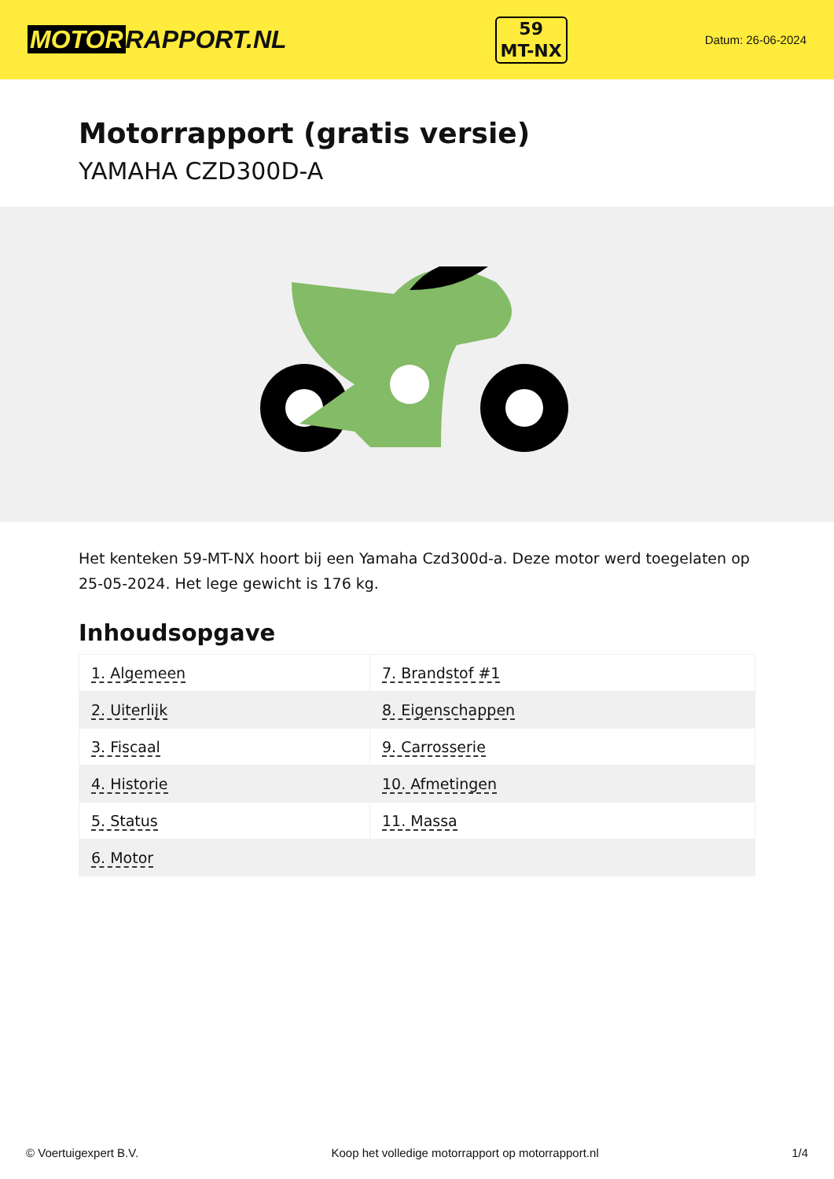MOTOR RAPPORT.NL
59
MT-NX
Datum: 26-06-2024
Motorrapport (gratis versie)
YAMAHA CZD300D-A
Het kenteken 59-MT-NX hoort bij een Yamaha Czd300d-a. Deze motor werd toegelaten op 25-05-2024. Het lege gewicht is 176 kg.
Inhoudsopgave
| 1. Algemeen | 7. Brandstof #1 |
| 2. Uiterlijk | 8. Eigenschappen |
| 3. Fiscaal | 9. Carrosserie |
| 4. Historie | 10. Afmetingen |
| 5. Status | 11. Massa |
| 6. Motor | |
© Voertuigexpert B.V. Koop het volledige motorrapport op motorrapport.nl 1/4